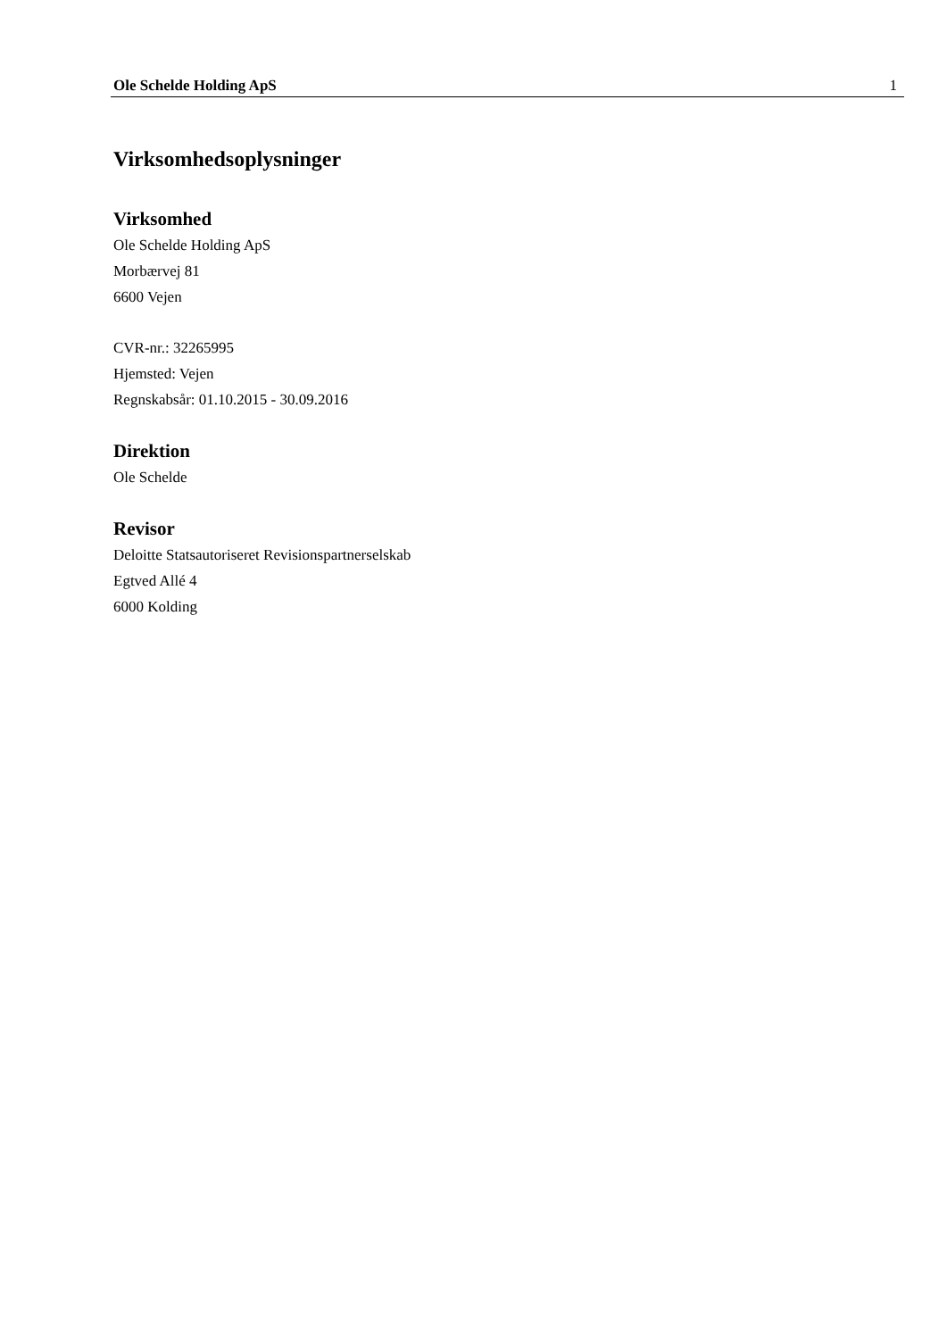Ole Schelde Holding ApS 1
Virksomhedsoplysninger
Virksomhed
Ole Schelde Holding ApS
Morbærvej 81
6600 Vejen
CVR-nr.: 32265995
Hjemsted: Vejen
Regnskabsår: 01.10.2015 - 30.09.2016
Direktion
Ole Schelde
Revisor
Deloitte Statsautoriseret Revisionspartnerselskab
Egtved Allé 4
6000 Kolding